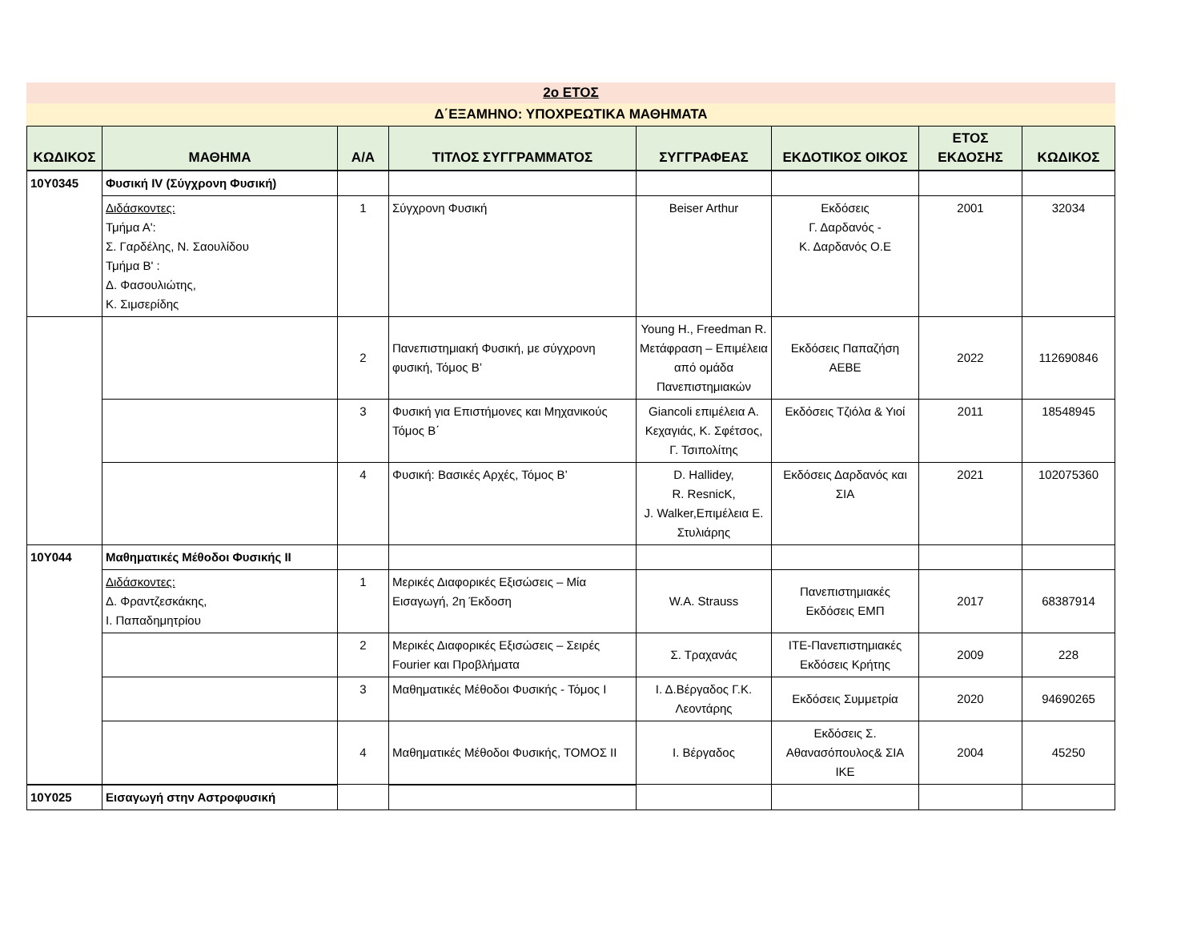2ο ΕΤΟΣ
Δ΄ΕΞΑΜΗΝΟ: ΥΠΟΧΡΕΩΤΙΚΑ ΜΑΘΗΜΑΤΑ
| ΚΩΔΙΚΟΣ | ΜΑΘΗΜΑ | Α/Α | ΤΙΤΛΟΣ ΣΥΓΓΡΑΜΜΑΤΟΣ | ΣΥΓΓΡΑΦΕΑΣ | ΕΚΔΟΤΙΚΟΣ ΟΙΚΟΣ | ΕΤΟΣ ΕΚΔΟΣΗΣ | ΚΩΔΙΚΟΣ |
| --- | --- | --- | --- | --- | --- | --- | --- |
| 10Υ0345 | Φυσική IV (Σύγχρονη Φυσική) | | | | | | |
| | Διδάσκοντες: Τμήμα Α': Σ. Γαρδέλης, Ν. Σαουλίδου Τμήμα Β' : Δ. Φασουλιώτης, Κ. Σιμσερίδης | 1 | Σύγχρονη Φυσική | Beiser Arthur | Εκδόσεις Γ. Δαρδανός - Κ. Δαρδανός Ο.Ε | 2001 | 32034 |
| | | 2 | Πανεπιστημιακή Φυσική, με σύγχρονη φυσική, Τόμος Β’ | Young H., Freedman R. Μετάφραση – Επιμέλεια από ομάδα Πανεπιστημιακών | Εκδόσεις Παπαζήση ΑΕΒΕ | 2022 | 112690846 |
| | | 3 | Φυσική για Επιστήμονες και Μηχανικούς Τόμος Β΄ | Giancoli επιμέλεια Α. Κεχαγιάς, Κ. Σφέτσος, Γ. Τσιπολίτης | Εκδόσεις Τζιόλα & Υιοί | 2011 | 18548945 |
| | | 4 | Φυσική: Βασικές Αρχές, Τόμος Β’ | D. Hallidey, R. ResnicK, J. Walker,Επιμέλεια Ε. Στυλιάρης | Εκδόσεις Δαρδανός και ΣΙΑ | 2021 | 102075360 |
| 10Υ044 | Μαθηματικές Μέθοδοι Φυσικής ΙΙ | | | | | | |
| | Διδάσκοντες: Δ. Φραντζεσκάκης, Ι. Παπαδημητρίου | 1 | Μερικές Διαφορικές Εξισώσεις – Μία Εισαγωγή, 2η Έκδοση | W.A. Strauss | Πανεπιστημιακές Εκδόσεις ΕΜΠ | 2017 | 68387914 |
| | | 2 | Μερικές Διαφορικές Εξισώσεις – Σειρές Fourier και Προβλήματα | Σ. Τραχανάς | ΙΤΕ-Πανεπιστημιακές Εκδόσεις Κρήτης | 2009 | 228 |
| | | 3 | Μαθηματικές Μέθοδοι Φυσικής - Τόμος Ι | Ι. Δ.Βέργαδος Γ.Κ. Λεοντάρης | Εκδόσεις Συμμετρία | 2020 | 94690265 |
| | | 4 | Μαθηματικές Μέθοδοι Φυσικής, ΤΟΜΟΣ ΙΙ | Ι. Βέργαδος | Εκδόσεις Σ. Αθανασόπουλος& ΣΙΑ ΙΚΕ | 2004 | 45250 |
| 10Υ025 | Εισαγωγή στην Αστροφυσική | | | | | | |